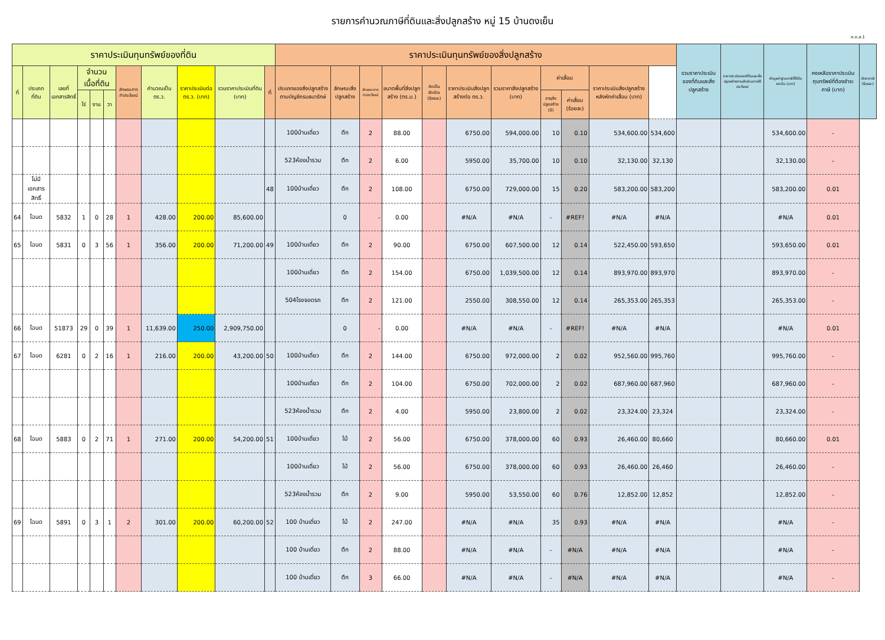รายการคำนวณภาษีที่ดินและสิ่งปลูกสร้าง หมู่ 15 บ้านดงเย็น
ภ.ด.ส.1
| ราคาประเมินทุนทรัพย์ของที่ดิน | | | | | | | | | | | ราคาประเมินทุนทรัพย์ของสิ่งปลูกสร้าง | | | | | | | | | | | รวมราคาประเมินของที่ดินและสิ่งปลูกสร้าง | ราคาประเมินของที่ดินและสิ่งปลูกสร้างตามสัดส่วนการใช้ประโยชน์ | หักมูลค่าฐานภาษีที่ได้รับยกเว้น (บาท) | คงเหลือราคาประเมินทุนทรัพย์ที่ต้องชำระภาษี (บาท) | อัตราภาษี (ร้อยละ) |
| --- | --- | --- | --- | --- | --- | --- | --- | --- | --- | --- | --- | --- | --- | --- | --- | --- | --- | --- | --- | --- | --- | --- | --- | --- | --- | --- |
| ที่ | ประเภทที่ดิน | เลขที่เอกสารสิทธิ์ | จำนวนเนื้อที่ดิน | | | ลักษณะการทำประโยชน์ | คำนวณเป็น ตร.ว. | ราคาประเมินต่อ ตร.ว. (บาท) | รวมราคาประเมินที่ดิน (บาท) | ที่ | ประเภทของสิ่งปลูกสร้างตามบัญชีกรมธนารักษ์ | ลักษณะสิ่งปลูกสร้าง | ลักษณะการทำประโยชน์ | ขนาดพื้นที่สิ่งปลูกสร้าง (ตร.ม.) | คิดเป็นสัดส่วน (ร้อยละ) | ราคาประเมินสิ่งปลูกสร้างต่อ ตร.ว. | รวมราคาสิ่งปลูกสร้าง (บาท) | ค่าเสื่อม | | ราคาประเมินสิ่งปลูกสร้างหลังหักค่าเสื่อม (บาท) | | | | | | |
| | | | ไร่ | งาน | วา | | | | | | | | | | | | | อายุสิ่งปลูกสร้าง (ปี) | ค่าเสื่อม (ร้อยละ) | | | | | | | |
| | | | | | | | | | | | 100บ้านเดี่ยว | ตึก | 2 | 88.00 | | 6750.00 | 594,000.00 | 10 | 0.10 | 534,600.00 | 534,600 | | | 534,600.00 | - | |
| | | | | | | | | | | | 523ห้องน้ำรวม | ตึก | 2 | 6.00 | | 5950.00 | 35,700.00 | 10 | 0.10 | 32,130.00 | 32,130 | | | 32,130.00 | - | |
| | ไม่มีเอกสารสิทธิ์ | | | | | | | | | 48 | 100บ้านเดี่ยว | ตึก | 2 | 108.00 | | 6750.00 | 729,000.00 | 15 | 0.20 | 583,200.00 | 583,200 | | | 583,200.00 | 0.01 | |
| 64 | โฉนด | 5832 | 1 | 0 | 28 | 1 | 428.00 | 200.00 | 85,600.00 | | | 0 | - | 0.00 | | #N/A | #N/A | - | #REF! | #N/A | #N/A | | | #N/A | 0.01 | |
| 65 | โฉนด | 5831 | 0 | 3 | 56 | 1 | 356.00 | 200.00 | 71,200.00 | 49 | 100บ้านเดี่ยว | ตึก | 2 | 90.00 | | 6750.00 | 607,500.00 | 12 | 0.14 | 522,450.00 | 593,650 | | | 593,650.00 | 0.01 | |
| | | | | | | | | | | | 100บ้านเดี่ยว | ตึก | 2 | 154.00 | | 6750.00 | 1,039,500.00 | 12 | 0.14 | 893,970.00 | 893,970 | | | 893,970.00 | - | |
| | | | | | | | | | | | 504โรงจอดรถ | ตึก | 2 | 121.00 | | 2550.00 | 308,550.00 | 12 | 0.14 | 265,353.00 | 265,353 | | | 265,353.00 | - | |
| 66 | โฉนด | 51873 | 29 | 0 | 39 | 1 | 11,639.00 | 250.00 | 2,909,750.00 | | | 0 | - | 0.00 | | #N/A | #N/A | - | #REF! | #N/A | #N/A | | | #N/A | 0.01 | |
| 67 | โฉนด | 6281 | 0 | 2 | 16 | 1 | 216.00 | 200.00 | 43,200.00 | 50 | 100บ้านเดี่ยว | ตึก | 2 | 144.00 | | 6750.00 | 972,000.00 | 2 | 0.02 | 952,560.00 | 995,760 | | | 995,760.00 | - | |
| | | | | | | | | | | | 100บ้านเดี่ยว | ตึก | 2 | 104.00 | | 6750.00 | 702,000.00 | 2 | 0.02 | 687,960.00 | 687,960 | | | 687,960.00 | - | |
| | | | | | | | | | | | 523ห้องน้ำรวม | ตึก | 2 | 4.00 | | 5950.00 | 23,800.00 | 2 | 0.02 | 23,324.00 | 23,324 | | | 23,324.00 | - | |
| 68 | โฉนด | 5883 | 0 | 2 | 71 | 1 | 271.00 | 200.00 | 54,200.00 | 51 | 100บ้านเดี่ยว | ไม้ | 2 | 56.00 | | 6750.00 | 378,000.00 | 60 | 0.93 | 26,460.00 | 80,660 | | | 80,660.00 | 0.01 | |
| | | | | | | | | | | | 100บ้านเดี่ยว | ไม้ | 2 | 56.00 | | 6750.00 | 378,000.00 | 60 | 0.93 | 26,460.00 | 26,460 | | | 26,460.00 | - | |
| | | | | | | | | | | | 523ห้องน้ำรวม | ตึก | 2 | 9.00 | | 5950.00 | 53,550.00 | 60 | 0.76 | 12,852.00 | 12,852 | | | 12,852.00 | - | |
| 69 | โฉนด | 5891 | 0 | 3 | 1 | 2 | 301.00 | 200.00 | 60,200.00 | 52 | 100 บ้านเดี่ยว | ไม้ | 2 | 247.00 | | #N/A | #N/A | 35 | 0.93 | #N/A | #N/A | | | #N/A | - | |
| | | | | | | | | | | | 100 บ้านเดี่ยว | ตึก | 2 | 88.00 | | #N/A | #N/A | - | #N/A | #N/A | #N/A | | | #N/A | - | |
| | | | | | | | | | | | 100 บ้านเดี่ยว | ตึก | 3 | 66.00 | | #N/A | #N/A | - | #N/A | #N/A | #N/A | | | #N/A | - | |